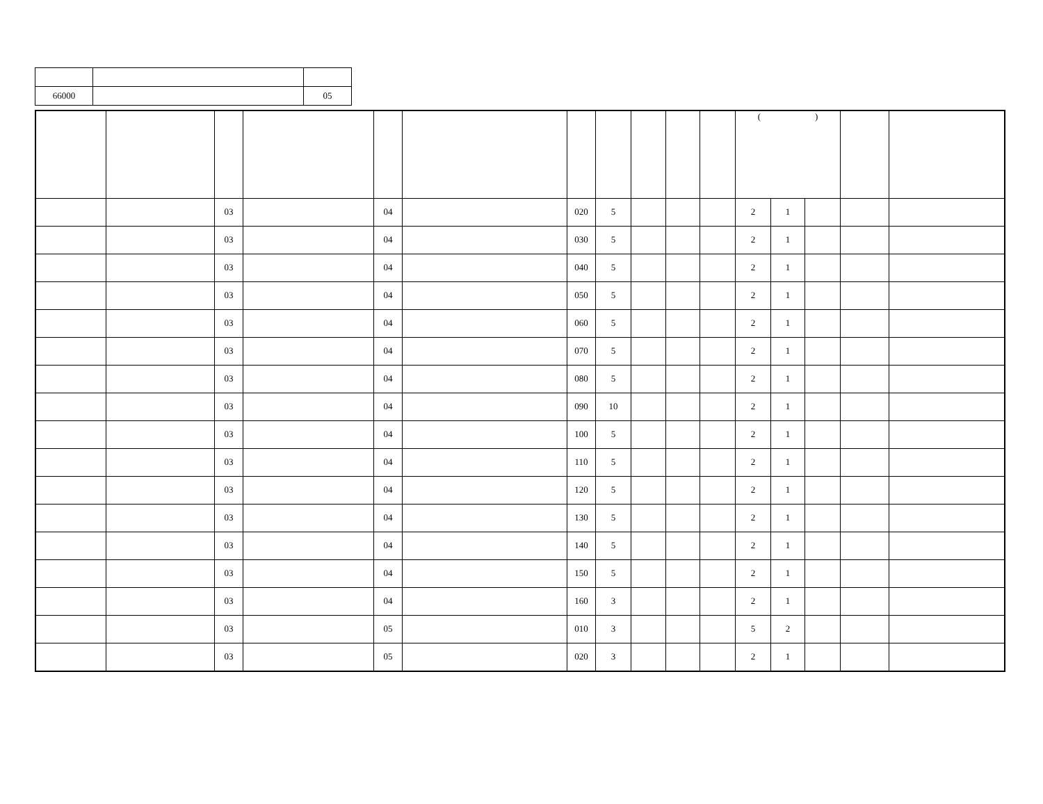| 66000 | | 05 |
| | | | | | | | | | | | ( ) | | | | |
| --- | --- | --- | --- | --- | --- | --- | --- | --- | --- | --- | --- | --- | --- | --- | --- |
| | | 03 | | 04 | | 020 | 5 | | | | 2 | 1 | | | |
| | | 03 | | 04 | | 030 | 5 | | | | 2 | 1 | | | |
| | | 03 | | 04 | | 040 | 5 | | | | 2 | 1 | | | |
| | | 03 | | 04 | | 050 | 5 | | | | 2 | 1 | | | |
| | | 03 | | 04 | | 060 | 5 | | | | 2 | 1 | | | |
| | | 03 | | 04 | | 070 | 5 | | | | 2 | 1 | | | |
| | | 03 | | 04 | | 080 | 5 | | | | 2 | 1 | | | |
| | | 03 | | 04 | | 090 | 10 | | | | 2 | 1 | | | |
| | | 03 | | 04 | | 100 | 5 | | | | 2 | 1 | | | |
| | | 03 | | 04 | | 110 | 5 | | | | 2 | 1 | | | |
| | | 03 | | 04 | | 120 | 5 | | | | 2 | 1 | | | |
| | | 03 | | 04 | | 130 | 5 | | | | 2 | 1 | | | |
| | | 03 | | 04 | | 140 | 5 | | | | 2 | 1 | | | |
| | | 03 | | 04 | | 150 | 5 | | | | 2 | 1 | | | |
| | | 03 | | 04 | | 160 | 3 | | | | 2 | 1 | | | |
| | | 03 | | 05 | | 010 | 3 | | | | 5 | 2 | | | |
| | | 03 | | 05 | | 020 | 3 | | | | 2 | 1 | | | |